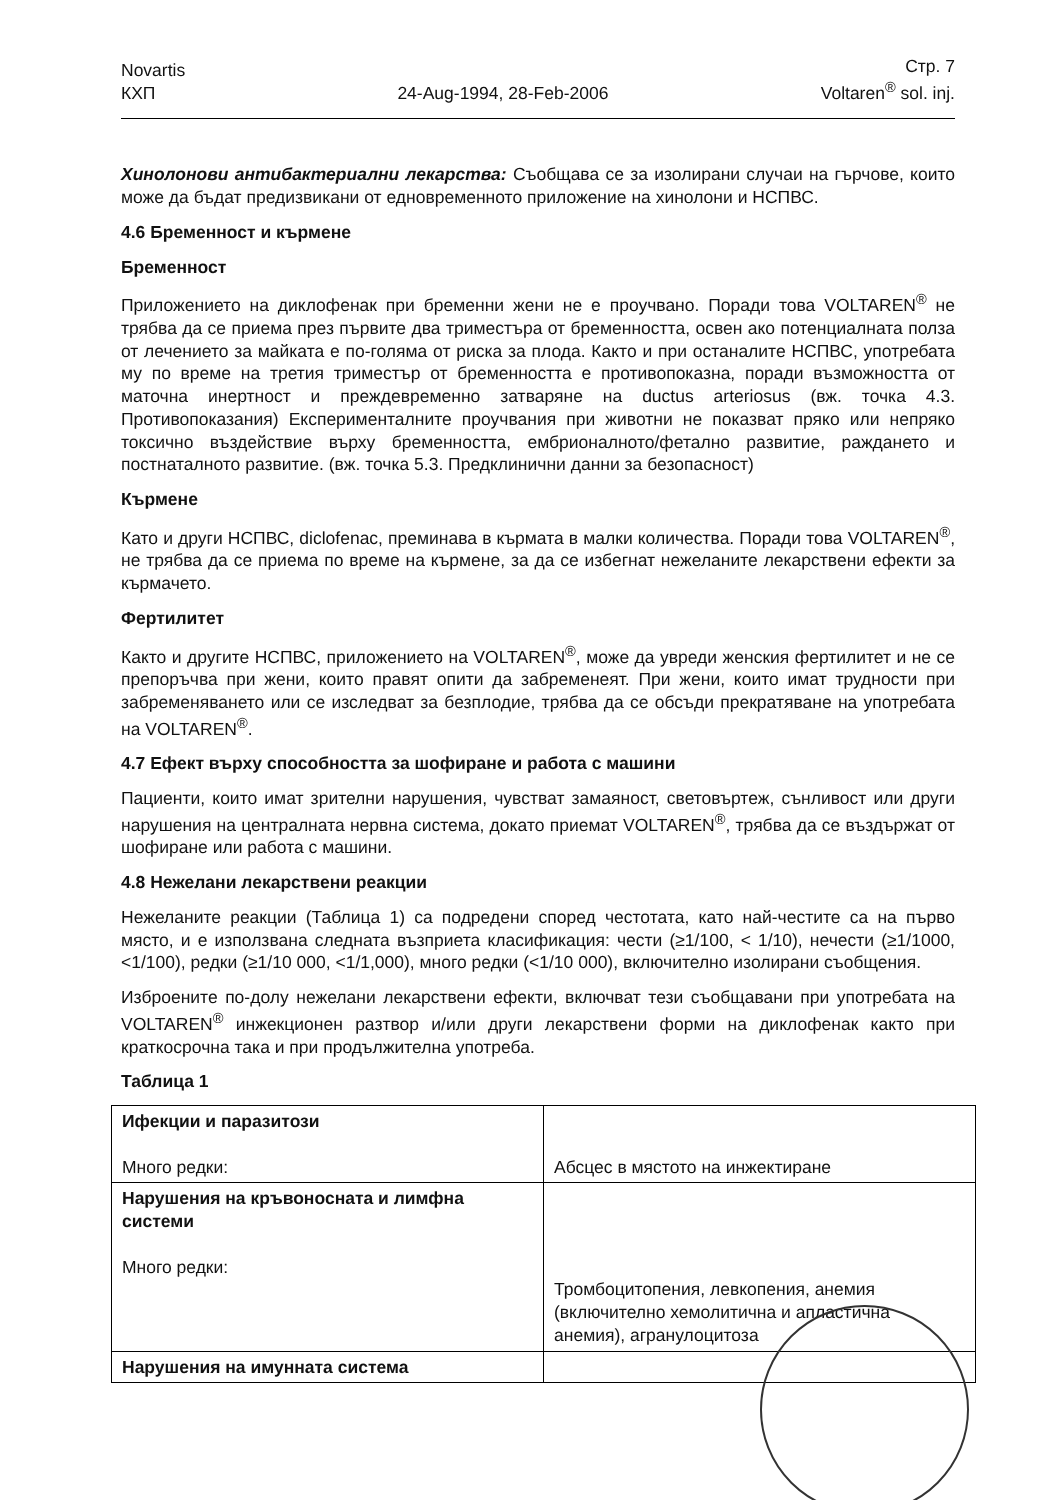Novartis
КХП
24-Aug-1994, 28-Feb-2006
Стр. 7
Voltaren<sup>®</sup> sol. inj.
Хинолонови антибактериални лекарства: Съобщава се за изолирани случаи на гърчове, които може да бъдат предизвикани от едновременното приложение на хинолони и НСПВС.
4.6 Бременност и кърмене
Бременност
Приложението на диклофенак при бременни жени не е проучвано. Поради това VOLTAREN<sup>®</sup> не трябва да се приема през първите два триместъра от бременността, освен ако потенциалната полза от лечението за майката е по-голяма от риска за плода. Както и при останалите НСПВС, употребата му по време на третия триместър от бременността е противопоказна, поради възможността от маточна инертност и преждевременно затваряне на ductus arteriosus (вж. точка 4.3. Противопоказания) Експерименталните проучвания при животни не показват пряко или непряко токсично въздействие върху бременността, ембрионалното/фетално развитие, раждането и постнаталното развитие. (вж. точка 5.3. Предклинични данни за безопасност)
Кърмене
Като и други НСПВС, diclofenac, преминава в кърмата в малки количества. Поради това VOLTAREN<sup>®</sup>, не трябва да се приема по време на кърмене, за да се избегнат нежеланите лекарствени ефекти за кърмачето.
Фертилитет
Както и другите НСПВС, приложението на VOLTAREN<sup>®</sup>, може да увреди женския фертилитет и не се препоръчва при жени, които правят опити да забременеят. При жени, които имат трудности при забременяването или се изследват за безплодие, трябва да се обсъди прекратяване на употребата на VOLTAREN<sup>®</sup>.
4.7 Ефект върху способността за шофиране и работа с машини
Пациенти, които имат зрителни нарушения, чувстват замаяност, световъртеж, сънливост или други нарушения на централната нервна система, докато приемат VOLTAREN<sup>®</sup>, трябва да се въздържат от шофиране или работа с машини.
4.8 Нежелани лекарствени реакции
Нежеланите реакции (Таблица 1) са подредени според честотата, като най-честите са на първо място, и е използвана следната възприета класификация: чести (≥1/100, < 1/10), нечести (≥1/1000, <1/100), редки (≥1/10 000, <1/1,000), много редки (<1/10 000), включително изолирани съобщения.
Изброените по-долу нежелани лекарствени ефекти, включват тези съобщавани при употребата на VOLTAREN<sup>®</sup> инжекционен разтвор и/или други лекарствени форми на диклофенак както при краткосрочна така и при продължителна употреба.
Таблица 1
| Ифекции и паразитози Много редки: | Абсцес в мястото на инжектиране |
| Нарушения на кръвоносната и лимфна системи Много редки: | Тромбоцитопения, левкопения, анемия (включително хемолитична и апластична анемия), агранулоцитоза |
| Нарушения на имунната система | |